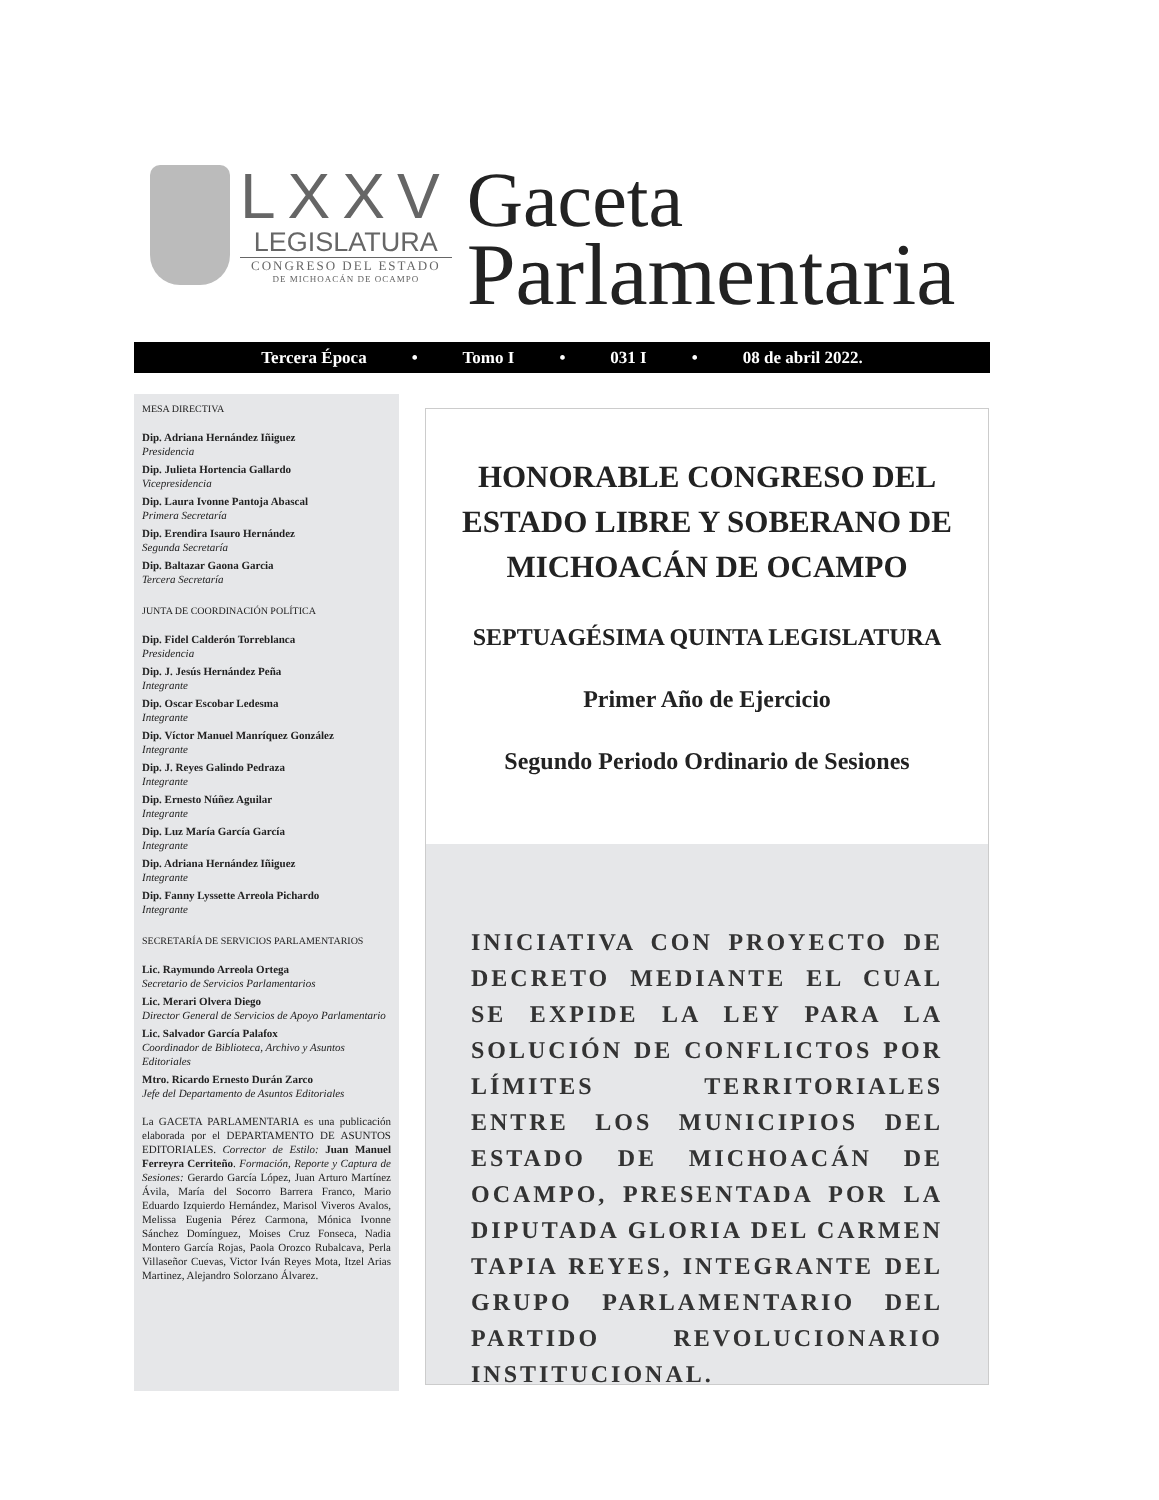LXXV
LEGISLATURA
CONGRESO DEL ESTADO
DE MICHOACÁN DE OCAMPO
Gaceta
Parlamentaria
Tercera Época • Tomo I • 031 I • 08 de abril 2022.
MESA DIRECTIVA
Dip. Adriana Hernández Iñiguez
Presidencia
Dip. Julieta Hortencia Gallardo
Vicepresidencia
Dip. Laura Ivonne Pantoja Abascal
Primera Secretaría
Dip. Erendira Isauro Hernández
Segunda Secretaría
Dip. Baltazar Gaona Garcia
Tercera Secretaría
JUNTA DE COORDINACIÓN POLÍTICA
Dip. Fidel Calderón Torreblanca
Presidencia
Dip. J. Jesús Hernández Peña
Integrante
Dip. Oscar Escobar Ledesma
Integrante
Dip. Víctor Manuel Manríquez González
Integrante
Dip. J. Reyes Galindo Pedraza
Integrante
Dip. Ernesto Núñez Aguilar
Integrante
Dip. Luz María García García
Integrante
Dip. Adriana Hernández Iñiguez
Integrante
Dip. Fanny Lyssette Arreola Pichardo
Integrante
SECRETARÍA DE SERVICIOS PARLAMENTARIOS
Lic. Raymundo Arreola Ortega
Secretario de Servicios Parlamentarios
Lic. Merari Olvera Diego
Director General de Servicios de Apoyo Parlamentario
Lic. Salvador García Palafox
Coordinador de Biblioteca, Archivo y Asuntos Editoriales
Mtro. Ricardo Ernesto Durán Zarco
Jefe del Departamento de Asuntos Editoriales
La GACETA PARLAMENTARIA es una publicación elaborada por el DEPARTAMENTO DE ASUNTOS EDITORIALES. Corrector de Estilo: Juan Manuel Ferreyra Cerriteño. Formación, Reporte y Captura de Sesiones: Gerardo García López, Juan Arturo Martínez Ávila, María del Socorro Barrera Franco, Mario Eduardo Izquierdo Hernández, Marisol Viveros Avalos, Melissa Eugenia Pérez Carmona, Mónica Ivonne Sánchez Domínguez, Moises Cruz Fonseca, Nadia Montero García Rojas, Paola Orozco Rubalcava, Perla Villaseñor Cuevas, Victor Iván Reyes Mota, Itzel Arias Martinez, Alejandro Solorzano Álvarez.
HONORABLE CONGRESO DEL ESTADO LIBRE Y SOBERANO DE MICHOACÁN DE OCAMPO
SEPTUAGÉSIMA QUINTA LEGISLATURA
Primer Año de Ejercicio
Segundo Periodo Ordinario de Sesiones
INICIATIVA CON PROYECTO DE DECRETO MEDIANTE EL CUAL SE EXPIDE LA LEY PARA LA SOLUCIÓN DE CONFLICTOS POR LÍMITES TERRITORIALES ENTRE LOS MUNICIPIOS DEL ESTADO DE MICHOACÁN DE OCAMPO, PRESENTADA POR LA DIPUTADA GLORIA DEL CARMEN TAPIA REYES, INTEGRANTE DEL GRUPO PARLAMENTARIO DEL PARTIDO REVOLUCIONARIO INSTITUCIONAL.